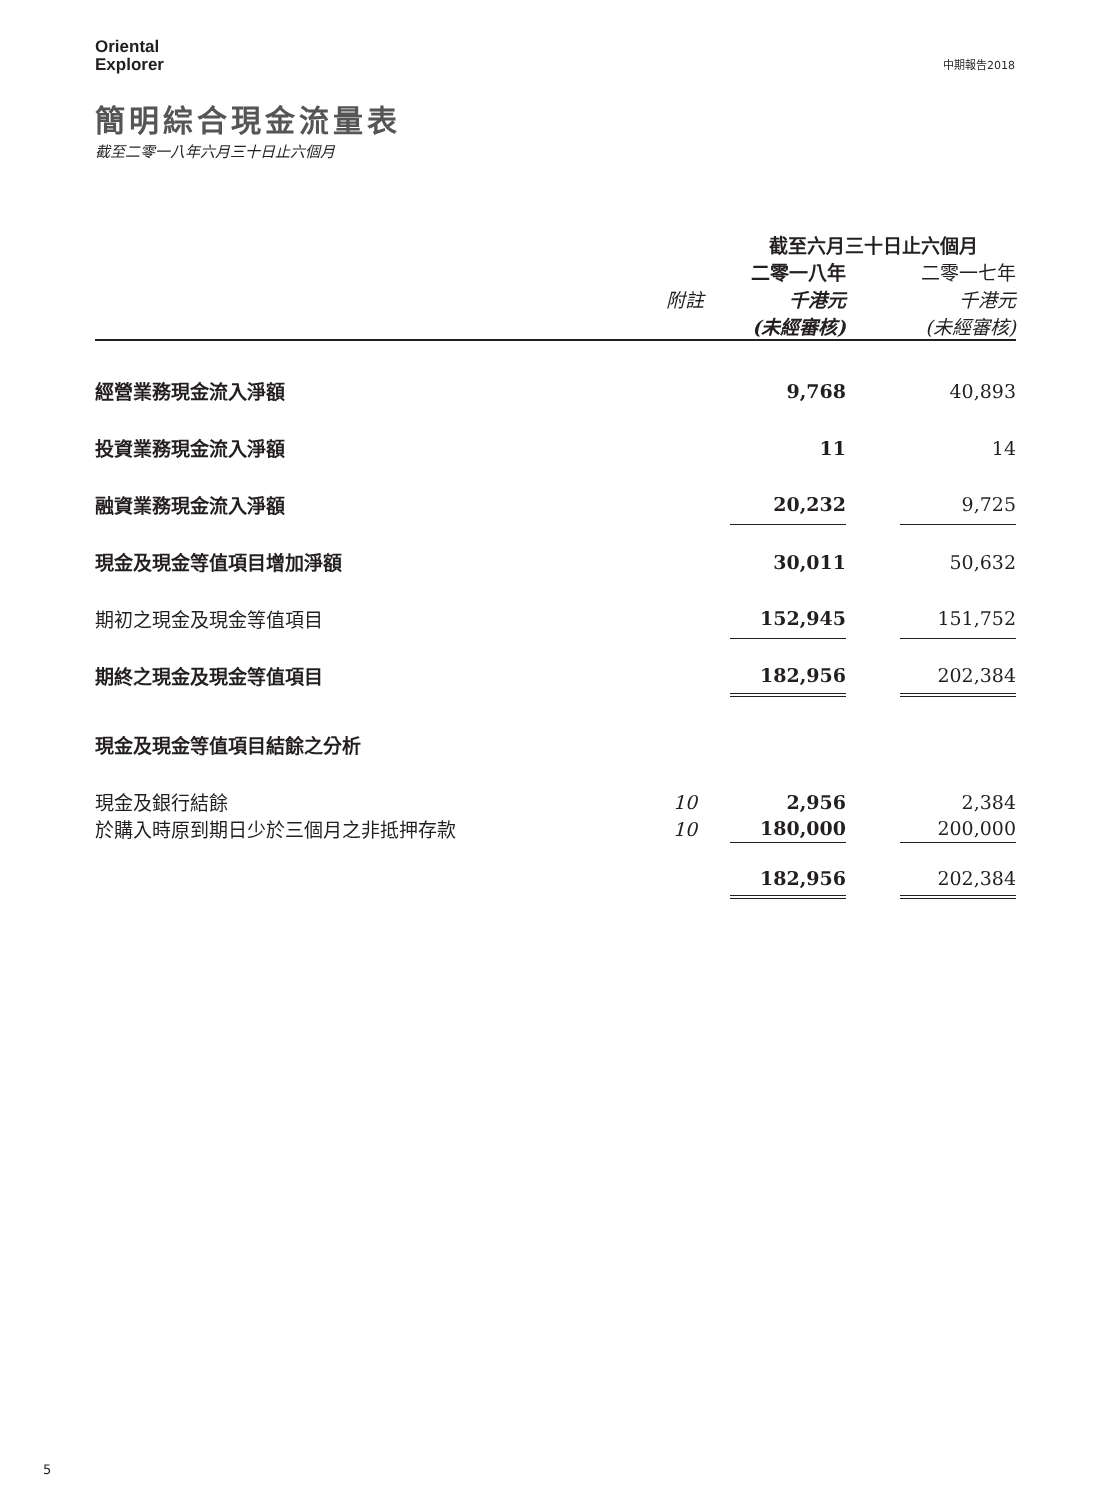Oriental
Explorer
中期報告2018
簡明綜合現金流量表
截至二零一八年六月三十日止六個月
| | | 截至六月三十日止六個月 | | |
| --- | --- | --- | --- | --- |
| | | 二零一八年 | | 二零一七年 |
| | 附註 | 千港元 | | 千港元 |
| | | (未經審核) | | (未經審核) |
| 經營業務現金流入淨額 | | 9,768 | | 40,893 |
| 投資業務現金流入淨額 | | 11 | | 14 |
| 融資業務現金流入淨額 | | 20,232 | | 9,725 |
| 現金及現金等值項目增加淨額 | | 30,011 | | 50,632 |
| 期初之現金及現金等值項目 | | 152,945 | | 151,752 |
| 期終之現金及現金等值項目 | | 182,956 | | 202,384 |
| 現金及現金等值項目結餘之分析 | | | | |
| 現金及銀行結餘 | 10 | 2,956 | | 2,384 |
| 於購入時原到期日少於三個月之非抵押存款 | 10 | 180,000 | | 200,000 |
| | | 182,956 | | 202,384 |
5